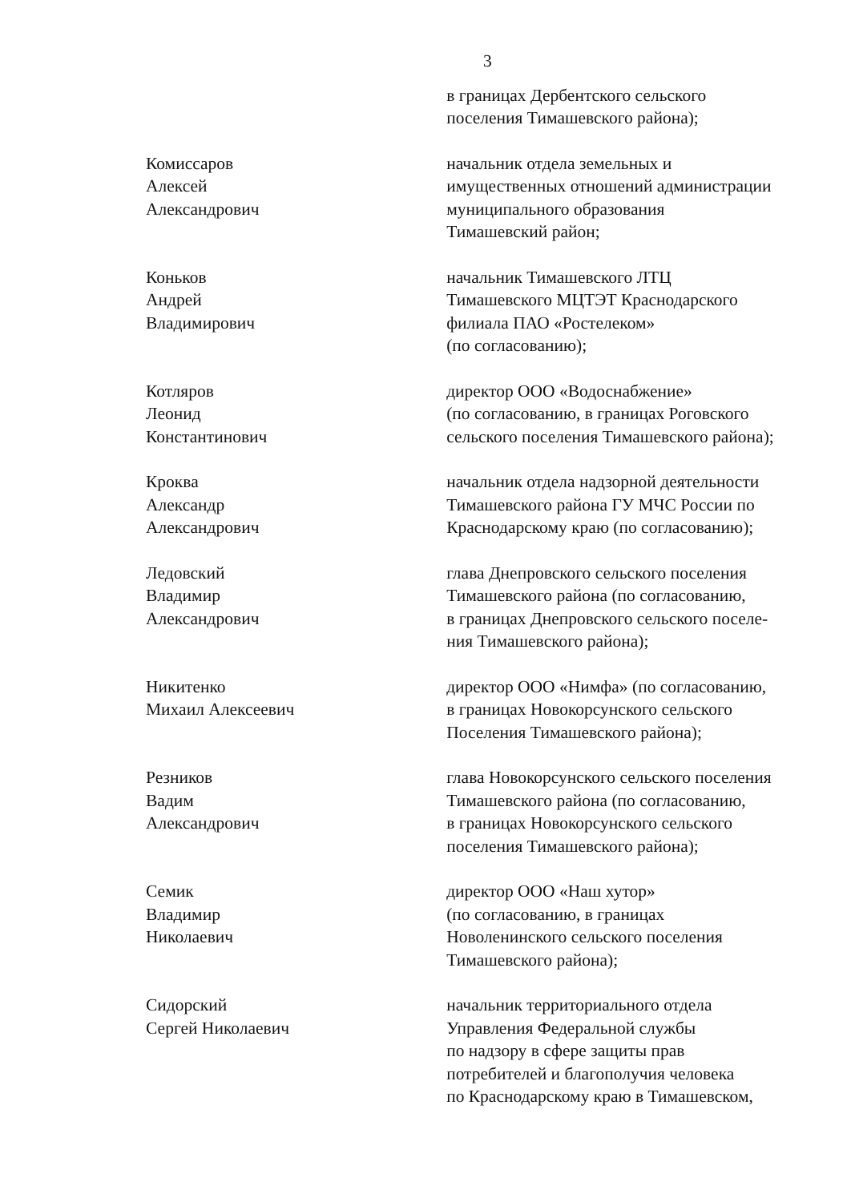3
в границах Дербентского сельского
поселения Тимашевского района);
Комиссаров
Алексей Александрович
начальник отдела земельных и
имущественных отношений администрации
муниципального образования
Тимашевский район;
Коньков
Андрей Владимирович
начальник Тимашевского ЛТЦ
Тимашевского МЦТЭТ Краснодарского
филиала ПАО «Ростелеком»
(по согласованию);
Котляров
Леонид Константинович
директор ООО «Водоснабжение»
(по согласованию, в границах Роговского
сельского поселения Тимашевского района);
Кроква
Александр Александрович
начальник отдела надзорной деятельности
Тимашевского района ГУ МЧС России по
Краснодарскому краю (по согласованию);
Ледовский
Владимир Александрович
глава Днепровского сельского поселения
Тимашевского района (по согласованию,
в границах Днепровского сельского поселе-
ния Тимашевского района);
Никитенко
Михаил Алексеевич
директор ООО «Нимфа» (по согласованию,
в границах Новокорсунского сельского
Поселения Тимашевского района);
Резников
Вадим Александрович
глава Новокорсунского сельского поселения
Тимашевского района (по согласованию,
в границах Новокорсунского сельского
поселения Тимашевского района);
Семик
Владимир Николаевич
директор ООО «Наш хутор»
(по согласованию, в границах
Новоленинского сельского поселения
Тимашевского района);
Сидорский
Сергей Николаевич
начальник территориального отдела
Управления Федеральной службы
по надзору в сфере защиты прав
потребителей и благополучия человека
по Краснодарскому краю в Тимашевском,